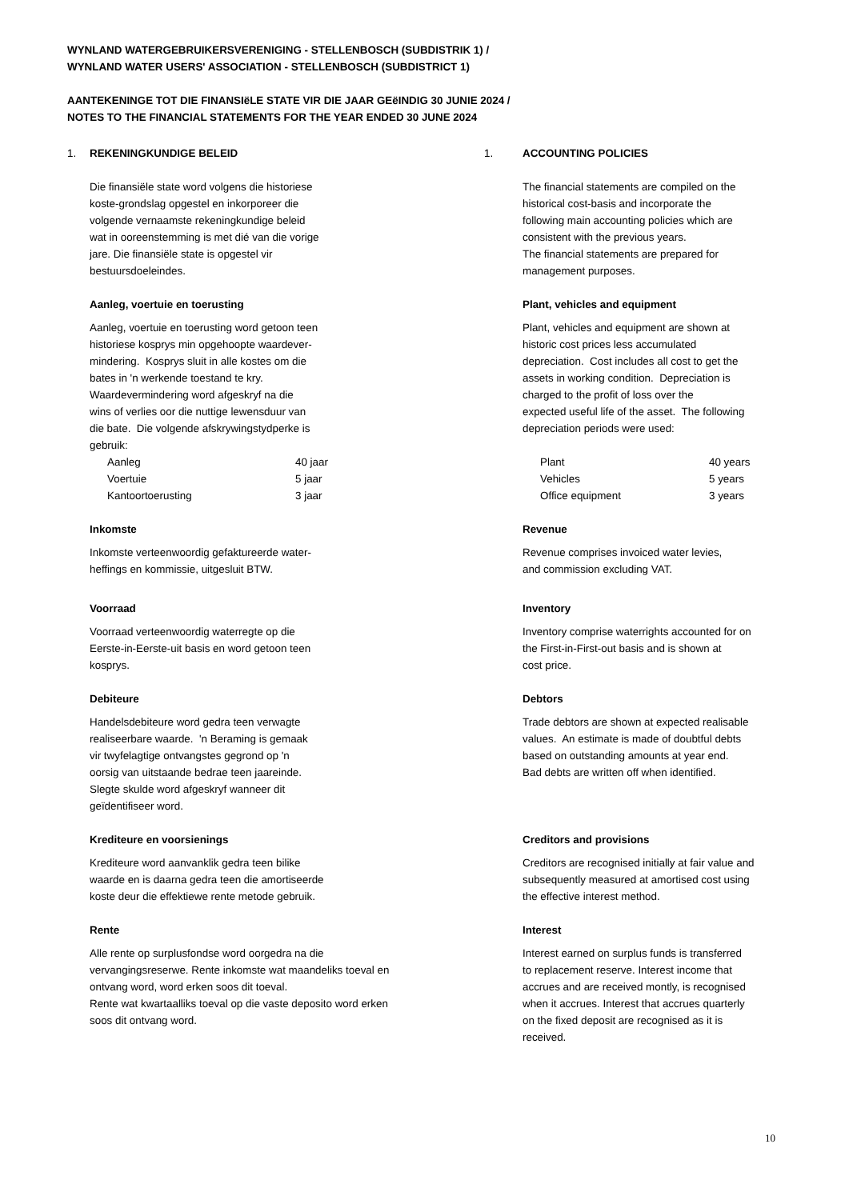WYNLAND WATERGEBRUIKERSVERENIGING - STELLENBOSCH (SUBDISTRIK 1) /
WYNLAND WATER USERS' ASSOCIATION - STELLENBOSCH (SUBDISTRICT 1)
AANTEKENINGE TOT DIE FINANSIëLE STATE VIR DIE JAAR GEëINDIG 30 JUNIE 2024 /
NOTES TO THE FINANCIAL STATEMENTS FOR THE YEAR ENDED 30 JUNE 2024
1. REKENINGKUNDIGE BELEID
1. ACCOUNTING POLICIES
Die finansiële state word volgens die historiese
koste-grondslag opgestel en inkorporeer die
volgende vernaamste rekeningkundige beleid
wat in ooreenstemming is met dié van die vorige
jare. Die finansiële state is opgestel vir
bestuursdoeleindes.
The financial statements are compiled on the
historical cost-basis and incorporate the
following main accounting policies which are
consistent with the previous years.
The financial statements are prepared for
management purposes.
Aanleg, voertuie en toerusting
Aanleg, voertuie en toerusting word getoon teen
historiese kosprys min opgehoopte waardever-
mindering. Kosprys sluit in alle kostes om die
bates in 'n werkende toestand te kry.
Waardevermindering word afgeskryf na die
wins of verlies oor die nuttige lewensduur van
die bate. Die volgende afskrywingstydperke is
gebruik:
| Aanleg | 40 jaar |
| Voertuie | 5 jaar |
| Kantoortoerusting | 3 jaar |
Plant, vehicles and equipment
Plant, vehicles and equipment are shown at
historic cost prices less accumulated
depreciation. Cost includes all cost to get the
assets in working condition. Depreciation is
charged to the profit of loss over the
expected useful life of the asset. The following
depreciation periods were used:
| Plant | 40 years |
| Vehicles | 5 years |
| Office equipment | 3 years |
Inkomste
Inkomste verteenwoordig gefaktureerde water-
heffings en kommissie, uitgesluit BTW.
Revenue
Revenue comprises invoiced water levies,
and commission excluding VAT.
Voorraad
Voorraad verteenwoordig waterregte op die
Eerste-in-Eerste-uit basis en word getoon teen
kosprys.
Inventory
Inventory comprise waterrights accounted for on
the First-in-First-out basis and is shown at
cost price.
Debiteure
Handelsdebiteure word gedra teen verwagte
realiseerbare waarde. 'n Beraming is gemaak
vir twyfelagtige ontvangstes gegrond op 'n
oorsig van uitstaande bedrae teen jaareinde.
Slegte skulde word afgeskryf wanneer dit
geïdentifiseer word.
Debtors
Trade debtors are shown at expected realisable
values. An estimate is made of doubtful debts
based on outstanding amounts at year end.
Bad debts are written off when identified.
Krediteure en voorsienings
Krediteure word aanvanklik gedra teen bilike
waarde en is daarna gedra teen die amortiseerde
koste deur die effektiewe rente metode gebruik.
Creditors and provisions
Creditors are recognised initially at fair value and
subsequently measured at amortised cost using
the effective interest method.
Rente
Alle rente op surplusfondse word oorgedra na die
vervangingsreserwe. Rente inkomste wat maandeliks toeval en
ontvang word, word erken soos dit toeval.
Rente wat kwartaalliks toeval op die vaste deposito word erken
soos dit ontvang word.
Interest
Interest earned on surplus funds is transferred
to replacement reserve. Interest income that
accrues and are received montly, is recognised
when it accrues. Interest that accrues quarterly
on the fixed deposit are recognised as it is
received.
10